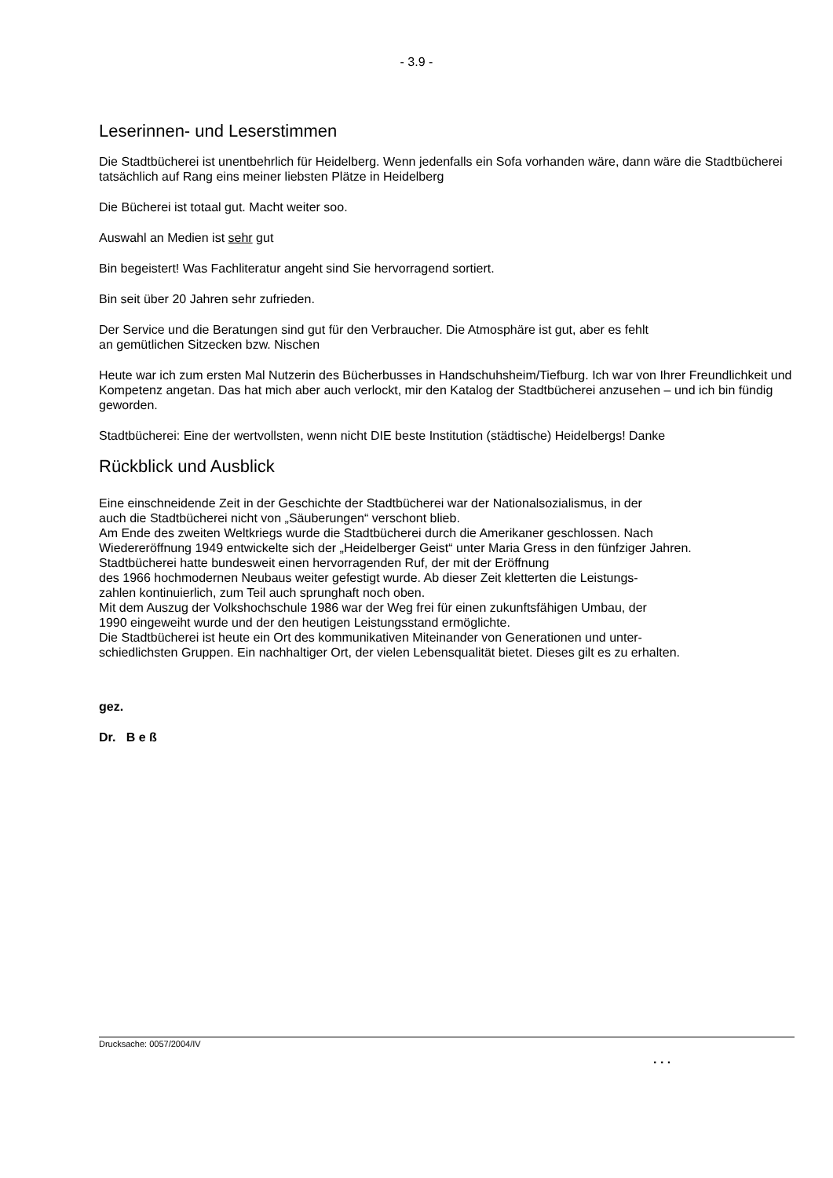- 3.9 -
Leserinnen- und Leserstimmen
Die Stadtbücherei ist unentbehrlich für Heidelberg. Wenn jedenfalls ein Sofa vorhanden wäre, dann wäre die Stadtbücherei tatsächlich auf Rang eins meiner liebsten Plätze in Heidelberg
Die Bücherei ist totaal gut. Macht weiter soo.
Auswahl an Medien ist sehr gut
Bin begeistert! Was Fachliteratur angeht sind Sie hervorragend sortiert.
Bin seit über 20 Jahren sehr zufrieden.
Der Service und die Beratungen sind gut für den Verbraucher. Die Atmosphäre ist gut, aber es fehlt
an gemütlichen Sitzecken bzw. Nischen
Heute war ich zum ersten Mal Nutzerin des Bücherbusses in Handschuhsheim/Tiefburg. Ich war von Ihrer Freundlichkeit und Kompetenz angetan. Das hat mich aber auch verlockt, mir den Katalog der Stadtbücherei anzusehen – und ich bin fündig geworden.
Stadtbücherei: Eine der wertvollsten, wenn nicht DIE beste Institution (städtische) Heidelbergs! Danke
Rückblick und Ausblick
Eine einschneidende Zeit in der Geschichte der Stadtbücherei war der Nationalsozialismus, in der
auch die Stadtbücherei nicht von „Säuberungen“ verschont blieb.
Am Ende des zweiten Weltkriegs wurde die Stadtbücherei durch die Amerikaner geschlossen. Nach
Wiedereröffnung 1949 entwickelte sich der „Heidelberger Geist“ unter Maria Gress in den fünfziger Jahren.
Stadtbücherei hatte bundesweit einen hervorragenden Ruf, der mit der Eröffnung
des 1966 hochmodernen Neubaus weiter gefestigt wurde. Ab dieser Zeit kletterten die Leistungs-
zahlen kontinuierlich, zum Teil auch sprunghaft noch oben.
Mit dem Auszug der Volkshochschule 1986 war der Weg frei für einen zukunftsfähigen Umbau, der
1990 eingeweiht wurde und der den heutigen Leistungsstand ermöglichte.
Die Stadtbücherei ist heute ein Ort des kommunikativen Miteinander von Generationen und unter-
schiedlichsten Gruppen. Ein nachhaltiger Ort, der vielen Lebensqualität bietet. Dieses gilt es zu erhalten.
gez.
Dr. B e ß
Drucksache: 0057/2004/IV
. . .